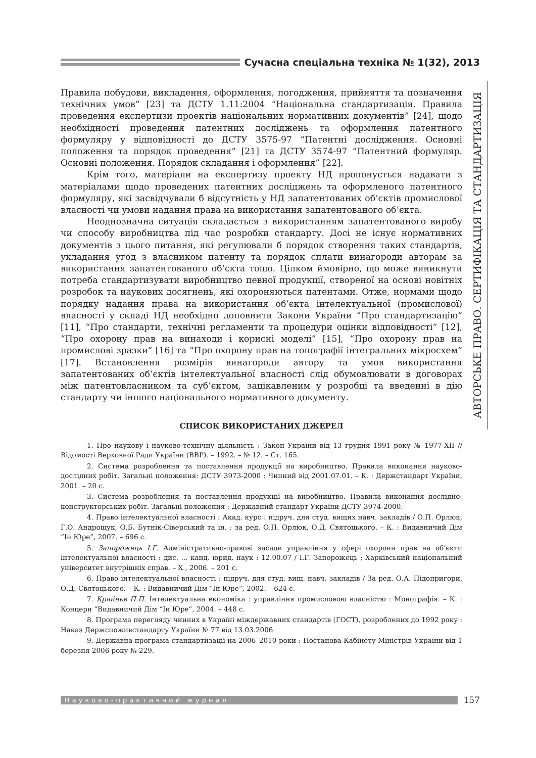Сучасна спеціальна техніка № 1(32), 2013
АВТОРСЬКЕ ПРАВО. СЕРТИФІКАЦІЯ ТА СТАНДАРТИЗАЦІЯ
Правила побудови, викладення, оформлення, погодження, прийняття та позначення технічних умов” [23] та ДСТУ 1.11:2004 “Національна стандартизація. Правила проведення експертизи проектів національних нормативних документів” [24], щодо необхідності проведення патентних досліджень та оформлення патентного формуляру у відповідності до ДСТУ 3575-97 “Патентні дослідження. Основні положення та порядок проведення” [21] та ДСТУ 3574-97 “Патентний формуляр. Основні положення. Порядок складання і оформлення” [22].
Крім того, матеріали на експертизу проекту НД пропонується надавати з матеріалами щодо проведених патентних досліджень та оформленого патентного формуляру, які засвідчували б відсутність у НД запатентованих об’єктів промислової власності чи умови надання права на використання запатентованого об’єкта.
Неоднозначна ситуація складається з використанням запатентованого виробу чи способу виробництва під час розробки стандарту. Досі не існує нормативних документів з цього питання, які регулювали б порядок створення таких стандартів, укладання угод з власником патенту та порядок сплати винагороди авторам за використання запатентованого об’єкта тощо. Цілком ймовірно, що може виникнути потреба стандартизувати виробництво певної продукції, створеної на основі новітніх розробок та наукових досягнень, які охороняються патентами. Отже, нормами щодо порядку надання права на використання об’єкта інтелектуальної (промислової) власності у складі НД необхідно доповнити Закони України “Про стандартизацію” [11], “Про стандарти, технічні регламенти та процедури оцінки відповідності” [12], “Про охорону прав на винаходи і корисні моделі” [15], “Про охорону прав на промислові зразки” [16] та “Про охорону прав на топографії інтегральних мікросхем” [17]. Встановлення розмірів винагороди автору та умов використання запатентованих об’єктів інтелектуальної власності слід обумовлювати в договорах між патентовласником та суб’єктом, зацікавленим у розробці та введенні в дію стандарту чи іншого національного нормативного документу.
СПИСОК ВИКОРИСТАНИХ ДЖЕРЕЛ
1. Про наукову і науково-технічну діяльність : Закон України від 13 грудня 1991 року № 1977-XII // Відомості Верховної Ради України (ВВР). – 1992. – № 12. – Ст. 165.
2. Система розроблення та поставлення продукції на виробництво. Правила виконання науково-дослідних робіт. Загальні положення: ДСТУ 3973-2000 : Чинний від 2001.07.01. – К. : Держстандарт України, 2001. – 20 с.
3. Система розроблення та поставлення продукції на виробництво. Правила виконання дослідно-конструкторських робіт. Загальні положення : Державний стандарт України ДСТУ 3974-2000.
4. Право інтелектуальної власності : Акад. курс : підруч. для студ. вищих навч. закладів / О.П. Орлюк, Г.О. Андрощук, О.Б. Бутнік-Сіверський та ін. ; за ред. О.П. Орлюк, О.Д. Святоцького. – К. : Видавничий Дім “Ін Юре”, 2007. – 696 с.
5. Запорожець І.Г. Адміністративно-правові засади управління у сфері охорони прав на об’єкти інтелектуальної власності : дис. ... канд. юрид. наук : 12.00.07 / І.Г. Запорожець ; Харківський національний університет внутрішніх справ. – Х., 2006. – 201 с.
6. Право інтелектуальної власності : підруч. для студ. вищ. навч. закладів / За ред. О.А. Підопригори, О.Д. Святоцького. – К. : Видавничий Дім “Ін Юре”, 2002. – 624 с.
7. Крайнєв П.П. Інтелектуальна економіка : управління промисловою власністю : Монографія. – К. : Концерн “Видавничий Дім “Ін Юре”, 2004. – 448 с.
8. Програма перегляду чинних в Україні міждержавних стандартів (ГОСТ), розроблених до 1992 року : Наказ Держспоживстандарту України № 77 від 13.03.2006.
9. Державна програма стандартизації на 2006–2010 роки : Постанова Кабінету Міністрів України від 1 березня 2006 року № 229.
Науково-практичний журнал
157